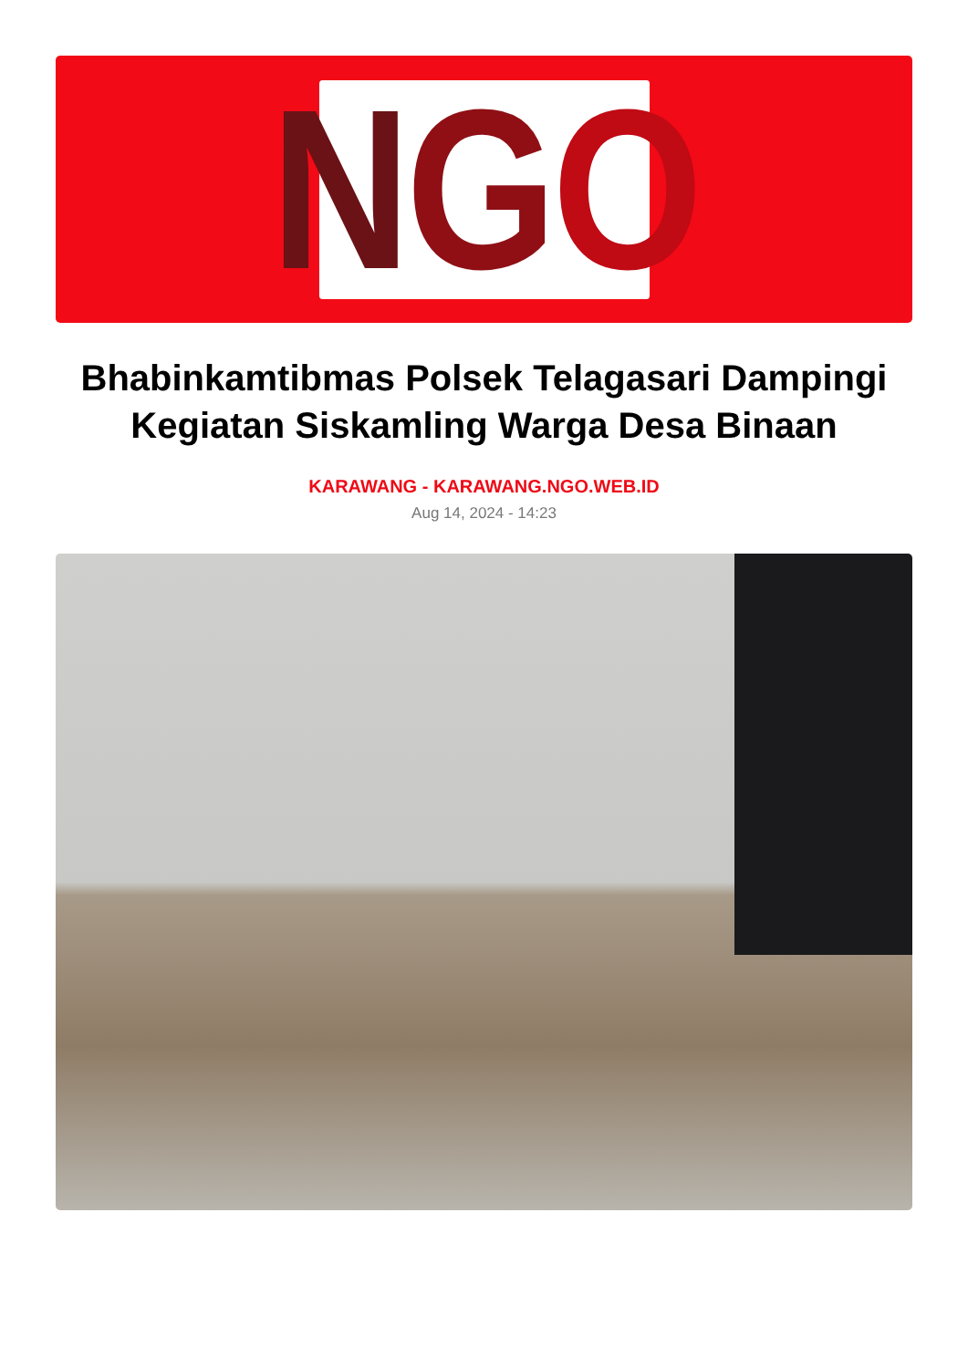N G O
Bhabinkamtibmas Polsek Telagasari Dampingi Kegiatan Siskamling Warga Desa Binaan
KARAWANG - KARAWANG.NGO.WEB.ID
Aug 14, 2024 - 14:23